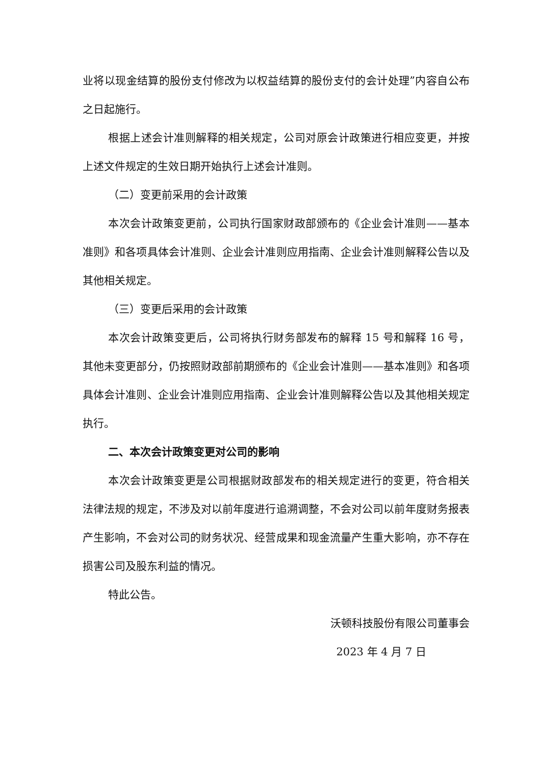业将以现金结算的股份支付修改为以权益结算的股份支付的会计处理”内容自公布之日起施行。
根据上述会计准则解释的相关规定，公司对原会计政策进行相应变更，并按上述文件规定的生效日期开始执行上述会计准则。
（二）变更前采用的会计政策
本次会计政策变更前，公司执行国家财政部颁布的《企业会计准则——基本准则》和各项具体会计准则、企业会计准则应用指南、企业会计准则解释公告以及其他相关规定。
（三）变更后采用的会计政策
本次会计政策变更后，公司将执行财务部发布的解释 15 号和解释 16 号，其他未变更部分，仍按照财政部前期颁布的《企业会计准则——基本准则》和各项具体会计准则、企业会计准则应用指南、企业会计准则解释公告以及其他相关规定执行。
二、本次会计政策变更对公司的影响
本次会计政策变更是公司根据财政部发布的相关规定进行的变更，符合相关法律法规的规定，不涉及对以前年度进行追溯调整，不会对公司以前年度财务报表产生影响，不会对公司的财务状况、经营成果和现金流量产生重大影响，亦不存在损害公司及股东利益的情况。
特此公告。
沃顿科技股份有限公司董事会
2023 年 4 月 7 日